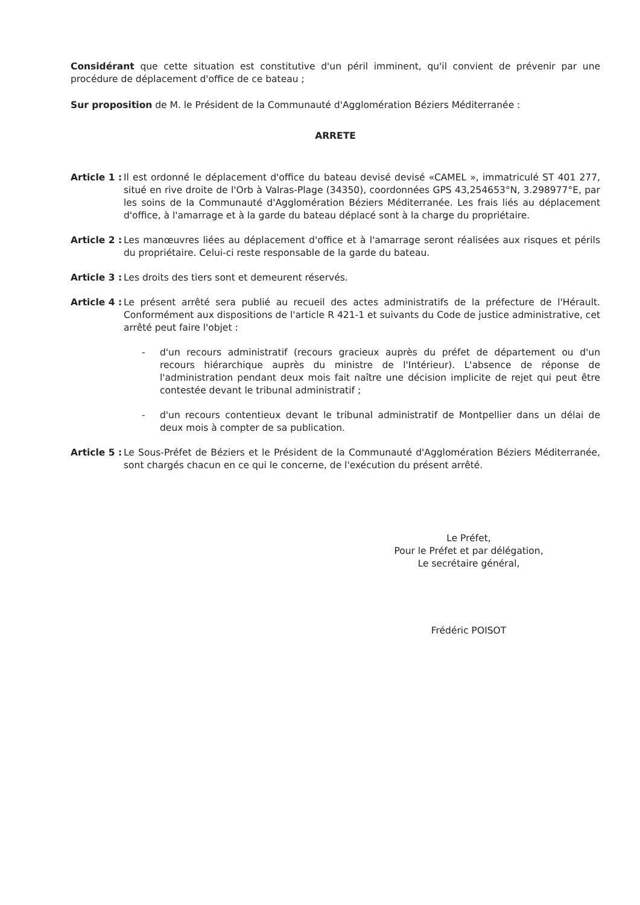Considérant que cette situation est constitutive d'un péril imminent, qu'il convient de prévenir par une procédure de déplacement d'office de ce bateau ;
Sur proposition de M. le Président de la Communauté d'Agglomération Béziers Méditerranée :
ARRETE
Article 1 : Il est ordonné le déplacement d'office du bateau devisé devisé «CAMEL », immatriculé ST 401 277, situé en rive droite de l'Orb à Valras-Plage (34350), coordonnées GPS 43,254653°N, 3.298977°E, par les soins de la Communauté d'Agglomération Béziers Méditerranée. Les frais liés au déplacement d'office, à l'amarrage et à la garde du bateau déplacé sont à la charge du propriétaire.
Article 2 : Les manœuvres liées au déplacement d'office et à l'amarrage seront réalisées aux risques et périls du propriétaire. Celui-ci reste responsable de la garde du bateau.
Article 3 : Les droits des tiers sont et demeurent réservés.
Article 4 : Le présent arrêté sera publié au recueil des actes administratifs de la préfecture de l'Hérault. Conformément aux dispositions de l'article R 421-1 et suivants du Code de justice administrative, cet arrêté peut faire l'objet :
- d'un recours administratif (recours gracieux auprès du préfet de département ou d'un recours hiérarchique auprès du ministre de l'Intérieur). L'absence de réponse de l'administration pendant deux mois fait naître une décision implicite de rejet qui peut être contestée devant le tribunal administratif ;
- d'un recours contentieux devant le tribunal administratif de Montpellier dans un délai de deux mois à compter de sa publication.
Article 5 : Le Sous-Préfet de Béziers et le Président de la Communauté d'Agglomération Béziers Méditerranée, sont chargés chacun en ce qui le concerne, de l'exécution du présent arrêté.
Le Préfet,
Pour le Préfet et par délégation,
Le secrétaire général,
Frédéric POISOT